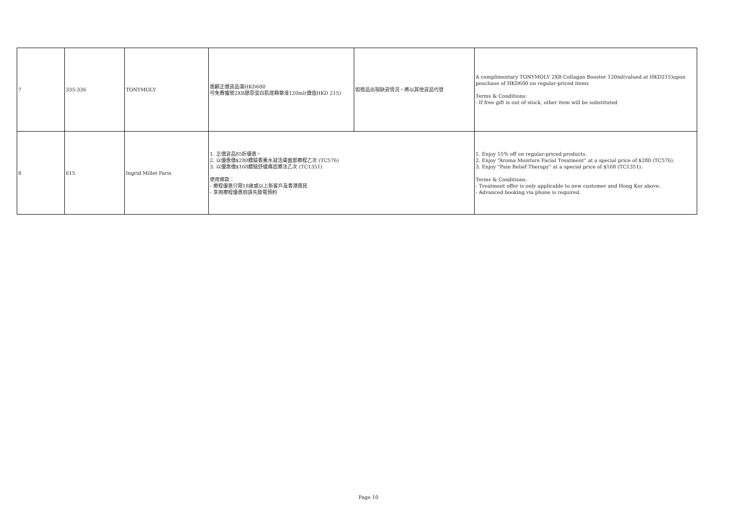| 7 | 335-336 | TONYMOLY | 惠顧正價貨品滿HKD600 可免費獲贈2XR膠原蛋白肌底精華液120ml(價值HKD 215) | 如贈品出現缺貨情況，將以其他貨品代替 | A complimentary TONYMOLY 2XR Collagan Booster 120ml(valued at HKD215)upon peuchase of HKD600 on regular-priced items Terms & Conditions: - If free gift is out of stock, other item will be substituted |
| 8 | 615 | Ingrid Millet Paris | 1. 正價貨品85折優惠。 2. 以優惠價$280體驗香薰水凝活膚面部療程乙次 (TC576) 3. 以優惠價$168體驗舒緩痛症療法乙次 (TC1351) 使用條款： - 療程優惠只限18歲或以上新客戶及香港居民 - 享用療程優惠前請先致電預約 | | 1. Enjoy 15% off on regular-priced products. 2. Enjoy “Aroma Moisture Facial Treatment” at a special price of $280 (TC576). 3. Enjoy “Pain Relief Therapy” at a special price of $168 (TC1351). Terms & Conditions: - Treatment offer is only applicable to new customer and Hong Kor above. - Advanced booking via phone is required. |
Page 10